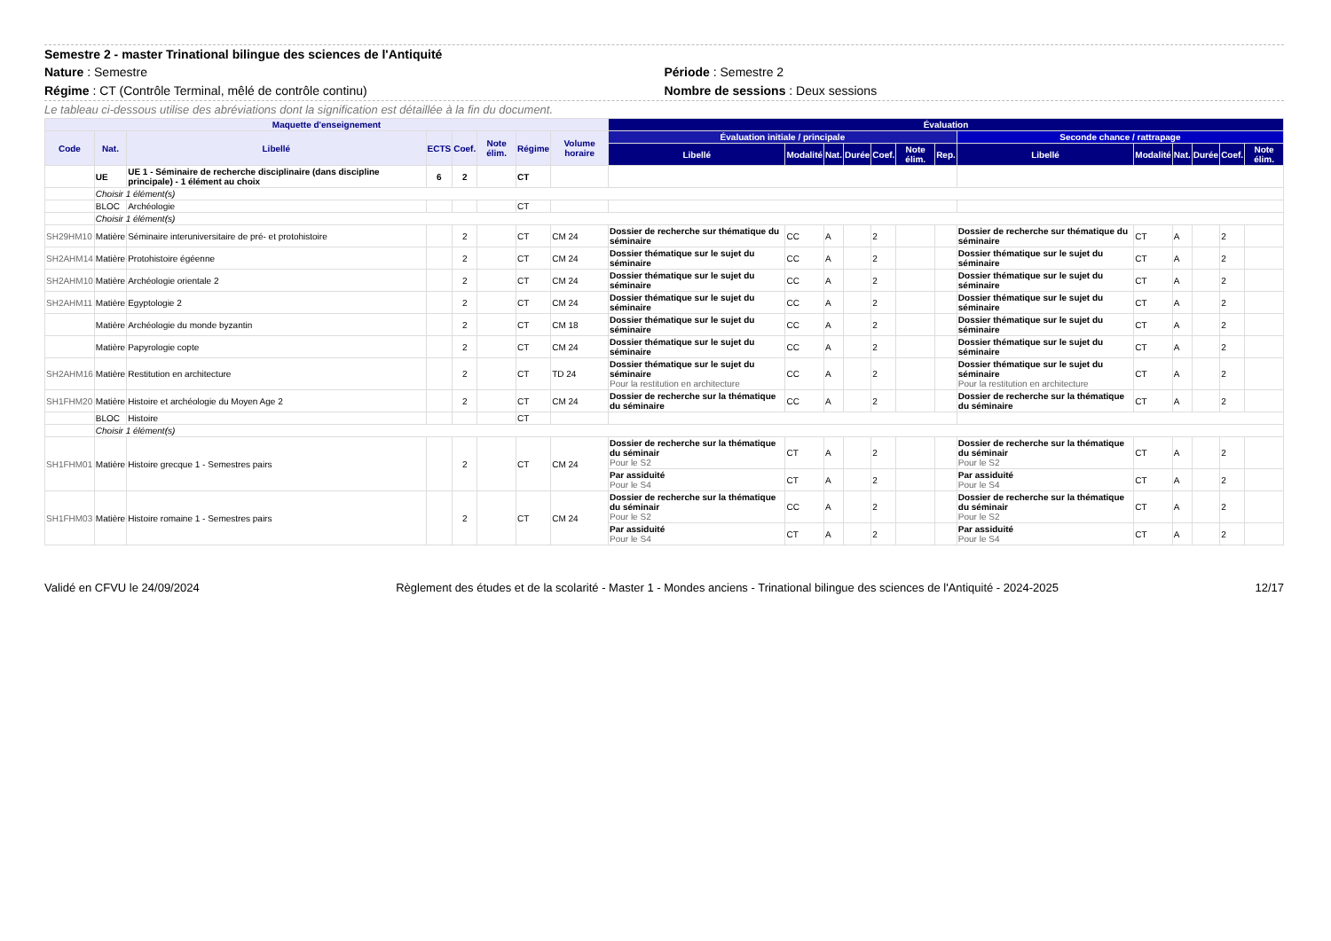Semestre 2 - master Trinational bilingue des sciences de l'Antiquité
Nature : Semestre Période : Semestre 2
Régime : CT (Contrôle Terminal, mêlé de contrôle continu)
Nombre de sessions : Deux sessions
Le tableau ci-dessous utilise des abréviations dont la signification est détaillée à la fin du document.
| Maquette d'enseignement | | | | | | | | Évaluation | | | | | | | | | | | | |
| --- | --- | --- | --- | --- | --- | --- | --- | --- | --- | --- | --- | --- | --- | --- | --- | --- | --- | --- | --- | --- |
| Code | Nat. | Libellé | ECTS | Coef. | Note élim. | Régime | Volume horaire | Évaluation initiale / principale | | | | | | | Seconde chance / rattrapage | | | | | |
| | | | | | | | | Libellé | Modalité | Nat. | Durée | Coef. | Note élim. | Rep. | Libellé | Modalité | Nat. | Durée | Coef. | Note élim. |
| | UE | UE 1 - Séminaire de recherche disciplinaire (dans discipline principale) - 1 élément au choix | 6 | 2 | | CT | | | | | | | | | | | | | | |
| | Choisir 1 élément(s) | | | | | | | | | | | | | | | | | | | |
| | BLOC | Archéologie | | | | CT | | | | | | | | | | | | | | |
| | Choisir 1 élément(s) | | | | | | | | | | | | | | | | | | | |
| SH29HM10 | Matière | Séminaire interuniversitaire de pré- et protohistoire | | 2 | | CT | CM 24 | Dossier de recherche sur thématique du séminaire | CC | A | | 2 | | | Dossier de recherche sur thématique du séminaire | CT | A | | 2 | |
| SH2AHM14 | Matière | Protohistoire égéenne | | 2 | | CT | CM 24 | Dossier thématique sur le sujet du séminaire | CC | A | | 2 | | | Dossier thématique sur le sujet du séminaire | CT | A | | 2 | |
| SH2AHM10 | Matière | Archéologie orientale 2 | | 2 | | CT | CM 24 | Dossier thématique sur le sujet du séminaire | CC | A | | 2 | | | Dossier thématique sur le sujet du séminaire | CT | A | | 2 | |
| SH2AHM11 | Matière | Egyptologie 2 | | 2 | | CT | CM 24 | Dossier thématique sur le sujet du séminaire | CC | A | | 2 | | | Dossier thématique sur le sujet du séminaire | CT | A | | 2 | |
| | Matière | Archéologie du monde byzantin | | 2 | | CT | CM 18 | Dossier thématique sur le sujet du séminaire | CC | A | | 2 | | | Dossier thématique sur le sujet du séminaire | CT | A | | 2 | |
| | Matière | Papyrologie copte | | 2 | | CT | CM 24 | Dossier thématique sur le sujet du séminaire | CC | A | | 2 | | | Dossier thématique sur le sujet du séminaire | CT | A | | 2 | |
| SH2AHM16 | Matière | Restitution en architecture | | 2 | | CT | TD 24 | Dossier thématique sur le sujet du séminaire Pour la restitution en architecture | CC | A | | 2 | | | Dossier thématique sur le sujet du séminaire Pour la restitution en architecture | CT | A | | 2 | |
| SH1FHM20 | Matière | Histoire et archéologie du Moyen Age 2 | | 2 | | CT | CM 24 | Dossier de recherche sur la thématique du séminaire | CC | A | | 2 | | | Dossier de recherche sur la thématique du séminaire | CT | A | | 2 | |
| | BLOC | Histoire | | | | CT | | | | | | | | | | | | | | |
| | Choisir 1 élément(s) | | | | | | | | | | | | | | | | | | | |
| SH1FHM01 | Matière | Histoire grecque 1 - Semestres pairs | | 2 | | CT | CM 24 | Dossier de recherche sur la thématique du séminair Pour le S2 | CT | A | | 2 | | | Dossier de recherche sur la thématique du séminair Pour le S2 | CT | A | | 2 | |
| | | | | | | | | Par assiduité Pour le S4 | CT | A | | 2 | | | Par assiduité Pour le S4 | CT | A | | 2 | |
| SH1FHM03 | Matière | Histoire romaine 1 - Semestres pairs | | 2 | | CT | CM 24 | Dossier de recherche sur la thématique du séminair Pour le S2 | CC | A | | 2 | | | Dossier de recherche sur la thématique du séminair Pour le S2 | CT | A | | 2 | |
| | | | | | | | | Par assiduité Pour le S4 | CT | A | | 2 | | | Par assiduité Pour le S4 | CT | A | | 2 | |
Validé en CFVU le 24/09/2024 Règlement des études et de la scolarité - Master 1 - Mondes anciens - Trinational bilingue des sciences de l'Antiquité - 2024-2025 12/17